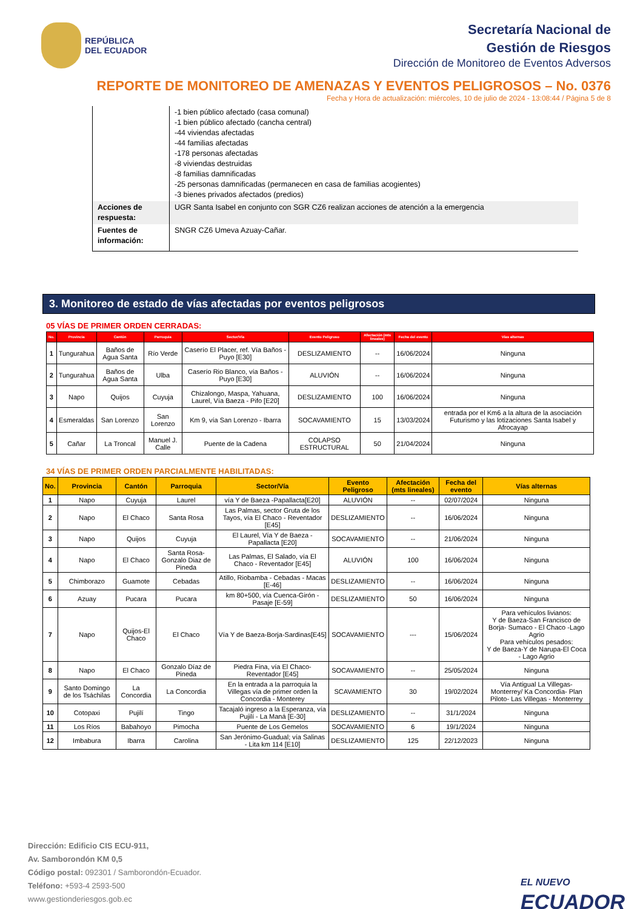REPÚBLICA
DEL ECUADOR
Secretaría Nacional de
Gestión de Riesgos
Dirección de Monitoreo de Eventos Adversos
REPORTE DE MONITOREO DE AMENAZAS Y EVENTOS PELIGROSOS – No. 0376
Fecha y Hora de actualización: miércoles, 10 de julio de 2024 - 13:08:44 / Página 5 de 8
| | -1 bien público afectado (casa comunal) -1 bien público afectado (cancha central) -44 viviendas afectadas -44 familias afectadas -178 personas afectadas -8 viviendas destruidas -8 familias damnificadas -25 personas damnificadas (permanecen en casa de familias acogientes) -3 bienes privados afectados (predios) |
| Acciones de respuesta: | UGR Santa Isabel en conjunto con SGR CZ6 realizan acciones de atención a la emergencia |
| Fuentes de información: | SNGR CZ6 Umeva Azuay-Cañar. |
3. Monitoreo de estado de vías afectadas por eventos peligrosos
05 VÍAS DE PRIMER ORDEN CERRADAS:
| No. | Provincia | Cantón | Parroquia | Sector/Vía | Evento Peligroso | Afectación (mts lineales) | Fecha del evento | Vías alternas |
| --- | --- | --- | --- | --- | --- | --- | --- | --- |
| 1 | Tungurahua | Baños de Agua Santa | Río Verde | Caserío El Placer, ref. Vía Baños - Puyo [E30] | DESLIZAMIENTO | -- | 16/06/2024 | Ninguna |
| 2 | Tungurahua | Baños de Agua Santa | Ulba | Caserío Rio Blanco, vía Baños - Puyo [E30] | ALUVIÓN | -- | 16/06/2024 | Ninguna |
| 3 | Napo | Quijos | Cuyuja | Chizalongo, Maspa, Yahuana, Laurel, Vía Baeza - Pifo [E20] | DESLIZAMIENTO | 100 | 16/06/2024 | Ninguna |
| 4 | Esmeraldas | San Lorenzo | San Lorenzo | Km 9, vía San Lorenzo - Ibarra | SOCAVAMIENTO | 15 | 13/03/2024 | entrada por el Km6 a la altura de la asociación Futurismo y las lotizaciones Santa Isabel y Afrocayap |
| 5 | Cañar | La Troncal | Manuel J. Calle | Puente de la Cadena | COLAPSO ESTRUCTURAL | 50 | 21/04/2024 | Ninguna |
34 VÍAS DE PRIMER ORDEN PARCIALMENTE HABILITADAS:
| No. | Provincia | Cantón | Parroquia | Sector/Vía | Evento Peligroso | Afectación (mts lineales) | Fecha del evento | Vías alternas |
| --- | --- | --- | --- | --- | --- | --- | --- | --- |
| 1 | Napo | Cuyuja | Laurel | vía Y de Baeza -Papallacta[E20] | ALUVIÓN | -- | 02/07/2024 | Ninguna |
| 2 | Napo | El Chaco | Santa Rosa | Las Palmas, sector Gruta de los Tayos, vía El Chaco - Reventador [E45] | DESLIZAMIENTO | -- | 16/06/2024 | Ninguna |
| 3 | Napo | Quijos | Cuyuja | El Laurel, Vía Y de Baeza - Papallacta [E20] | SOCAVAMIENTO | -- | 21/06/2024 | Ninguna |
| 4 | Napo | El Chaco | Santa Rosa- Gonzalo Diaz de Pineda | Las Palmas, El Salado, vía El Chaco - Reventador [E45] | ALUVIÓN | 100 | 16/06/2024 | Ninguna |
| 5 | Chimborazo | Guamote | Cebadas | Atillo, Riobamba - Cebadas - Macas [E-46] | DESLIZAMIENTO | -- | 16/06/2024 | Ninguna |
| 6 | Azuay | Pucara | Pucara | km 80+500, vía Cuenca-Girón -Pasaje [E-59] | DESLIZAMIENTO | 50 | 16/06/2024 | Ninguna |
| 7 | Napo | Quijos-El Chaco | El Chaco | Vía Y de Baeza-Borja-Sardinas[E45] | SOCAVAMIENTO | --- | 15/06/2024 | Para vehículos livianos: Y de Baeza-San Francisco de Borja- Sumaco - El Chaco -Lago Agrio Para vehículos pesados: Y de Baeza-Y de Narupa-El Coca - Lago Agrio |
| 8 | Napo | El Chaco | Gonzalo Díaz de Pineda | Piedra Fina, vía El Chaco-Reventador [E45] | SOCAVAMIENTO | -- | 25/05/2024 | Ninguna |
| 9 | Santo Domingo de los Tsáchilas | La Concordia | La Concordia | En la entrada a la parroquia la Villegas vía de primer orden la Concordia - Monterey | SCAVAMIENTO | 30 | 19/02/2024 | Vía Antigual La Villegas- Monterrey/ Ka Concordia- Plan Piloto- Las Villegas - Monterrey |
| 10 | Cotopaxi | Pujilí | Tingo | Tacajaló ingreso a la Esperanza, vía Pujilí - La Maná [E-30] | DESLIZAMIENTO | -- | 31/1/2024 | Ninguna |
| 11 | Los Ríos | Babahoyo | Pimocha | Puente de Los Gemelos | SOCAVAMIENTO | 6 | 19/1/2024 | Ninguna |
| 12 | Imbabura | Ibarra | Carolina | San Jerónimo-Guadual; vía Salinas - Lita km 114 [E10] | DESLIZAMIENTO | 125 | 22/12/2023 | Ninguna |
Dirección: Edificio CIS ECU-911,
Av. Samborondón KM 0,5
Código postal: 092301 / Samborondón-Ecuador.
Teléfono: +593-4 2593-500
www.gestionderiesgos.gob.ec
EL NUEVO
ECUADOR